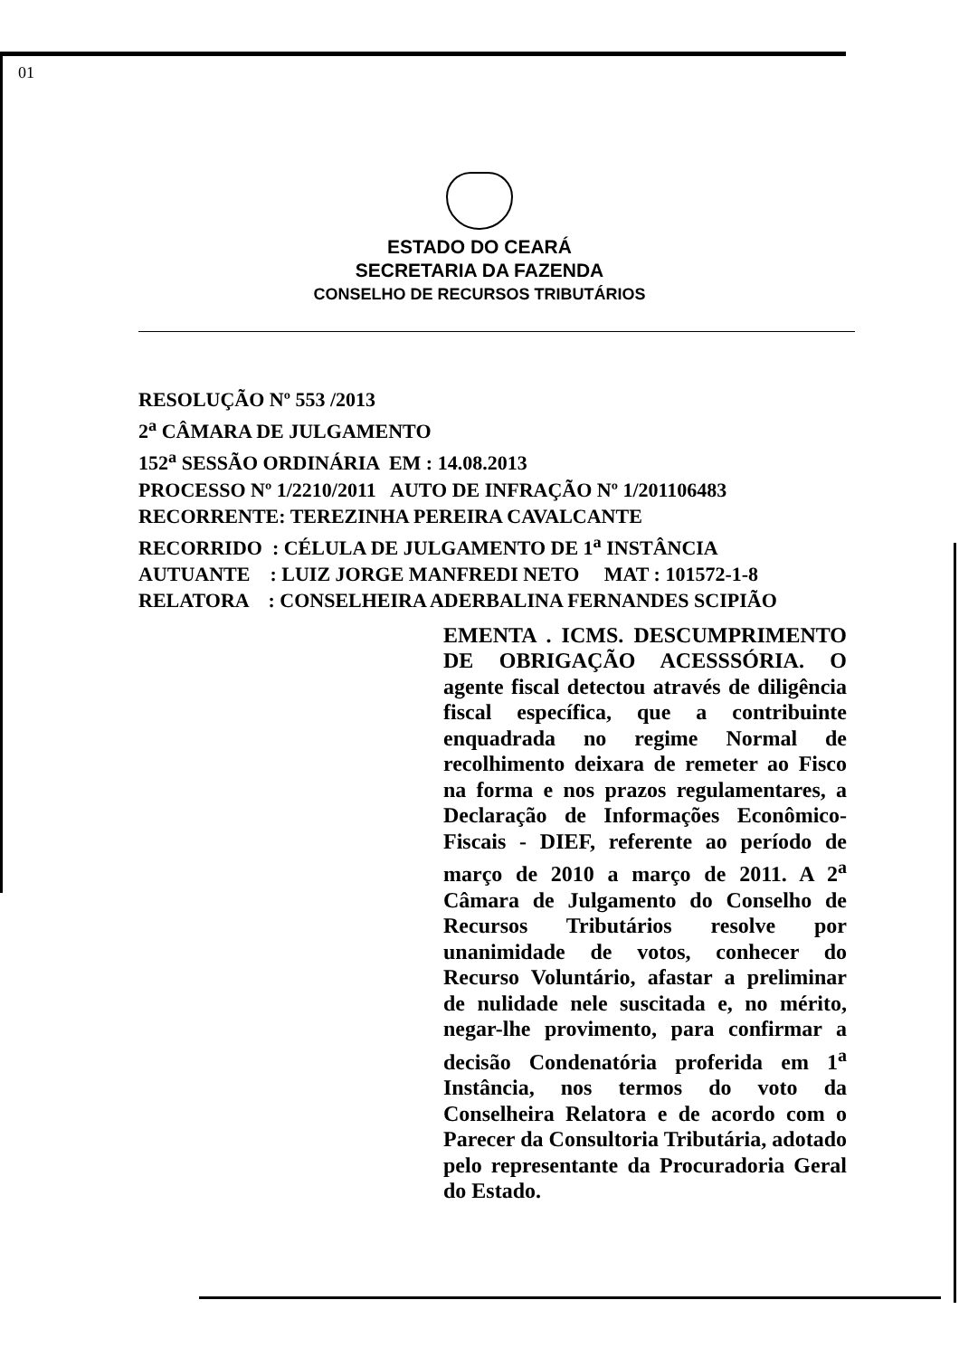01
ESTADO DO CEARÁ
SECRETARIA DA FAZENDA
CONSELHO DE RECURSOS TRIBUTÁRIOS
RESOLUÇÃO Nº 553 /2013
2<sup>a</sup> CÂMARA DE JULGAMENTO
152<sup>a</sup> SESSÃO ORDINÁRIA EM : 14.08.2013
PROCESSO Nº 1/2210/2011 AUTO DE INFRAÇÃO Nº 1/201106483
RECORRENTE: TEREZINHA PEREIRA CAVALCANTE
RECORRIDO : CÉLULA DE JULGAMENTO DE 1<sup>a</sup> INSTÂNCIA
AUTUANTE : LUIZ JORGE MANFREDI NETO MAT : 101572-1-8
RELATORA : CONSELHEIRA ADERBALINA FERNANDES SCIPIÃO
EMENTA . ICMS. DESCUMPRIMENTO DE OBRIGAÇÃO ACESSSÓRIA. O agente fiscal detectou através de diligência fiscal específica, que a contribuinte enquadrada no regime Normal de recolhimento deixara de remeter ao Fisco na forma e nos prazos regulamentares, a Declaração de Informações Econômico-Fiscais - DIEF, referente ao período de março de 2010 a março de 2011. A 2<sup>a</sup> Câmara de Julgamento do Conselho de Recursos Tributários resolve por unanimidade de votos, conhecer do Recurso Voluntário, afastar a preliminar de nulidade nele suscitada e, no mérito, negar-lhe provimento, para confirmar a decisão Condenatória proferida em 1<sup>a</sup> Instância, nos termos do voto da Conselheira Relatora e de acordo com o Parecer da Consultoria Tributária, adotado pelo representante da Procuradoria Geral do Estado.